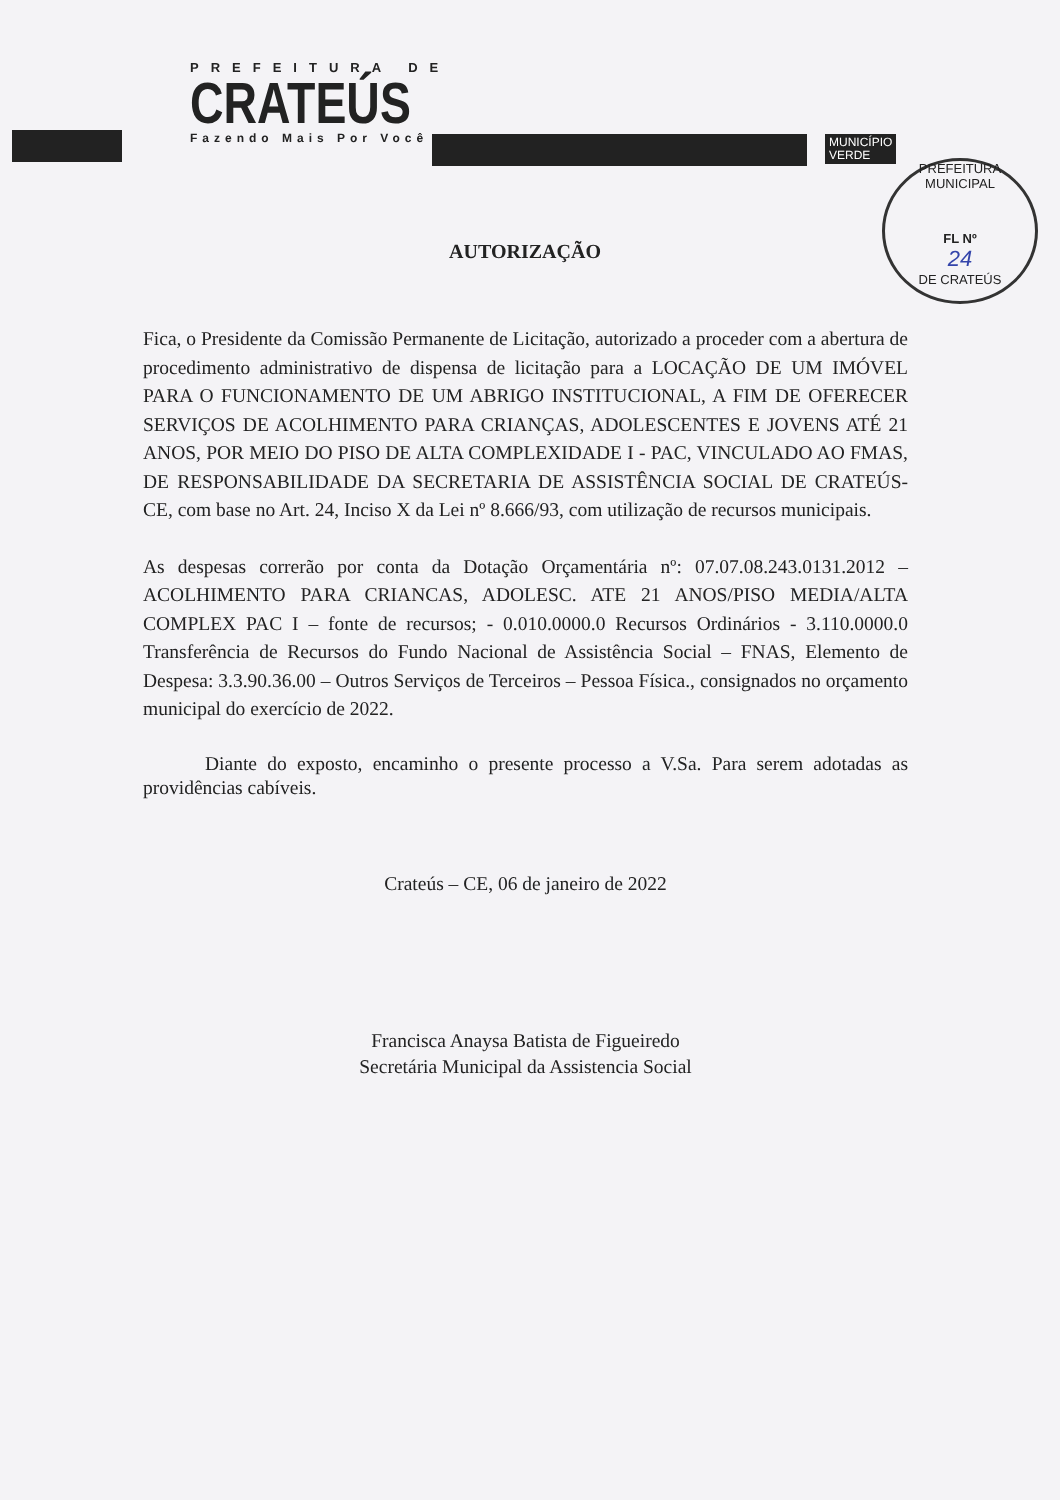PREFEITURA DE
CRATEÚS
Fazendo Mais Por Você
MUNICÍPIO
VERDE
PREFEITURA MUNICIPAL
FL Nº
24
DE CRATEÚS
AUTORIZAÇÃO
Fica, o Presidente da Comissão Permanente de Licitação, autorizado a proceder com a abertura de procedimento administrativo de dispensa de licitação para a LOCAÇÃO DE UM IMÓVEL PARA O FUNCIONAMENTO DE UM ABRIGO INSTITUCIONAL, A FIM DE OFERECER SERVIÇOS DE ACOLHIMENTO PARA CRIANÇAS, ADOLESCENTES E JOVENS ATÉ 21 ANOS, POR MEIO DO PISO DE ALTA COMPLEXIDADE I - PAC, VINCULADO AO FMAS, DE RESPONSABILIDADE DA SECRETARIA DE ASSISTÊNCIA SOCIAL DE CRATEÚS-CE, com base no Art. 24, Inciso X da Lei nº 8.666/93, com utilização de recursos municipais.
As despesas correrão por conta da Dotação Orçamentária nº: 07.07.08.243.0131.2012 – ACOLHIMENTO PARA CRIANCAS, ADOLESC. ATE 21 ANOS/PISO MEDIA/ALTA COMPLEX PAC I – fonte de recursos; - 0.010.0000.0 Recursos Ordinários - 3.110.0000.0 Transferência de Recursos do Fundo Nacional de Assistência Social – FNAS, Elemento de Despesa: 3.3.90.36.00 – Outros Serviços de Terceiros – Pessoa Física., consignados no orçamento municipal do exercício de 2022.
Diante do exposto, encaminho o presente processo a V.Sa. Para serem adotadas as providências cabíveis.
Crateús – CE, 06 de janeiro de 2022
Francisca Anaysa Batista de Figueiredo
Secretária Municipal da Assistencia Social